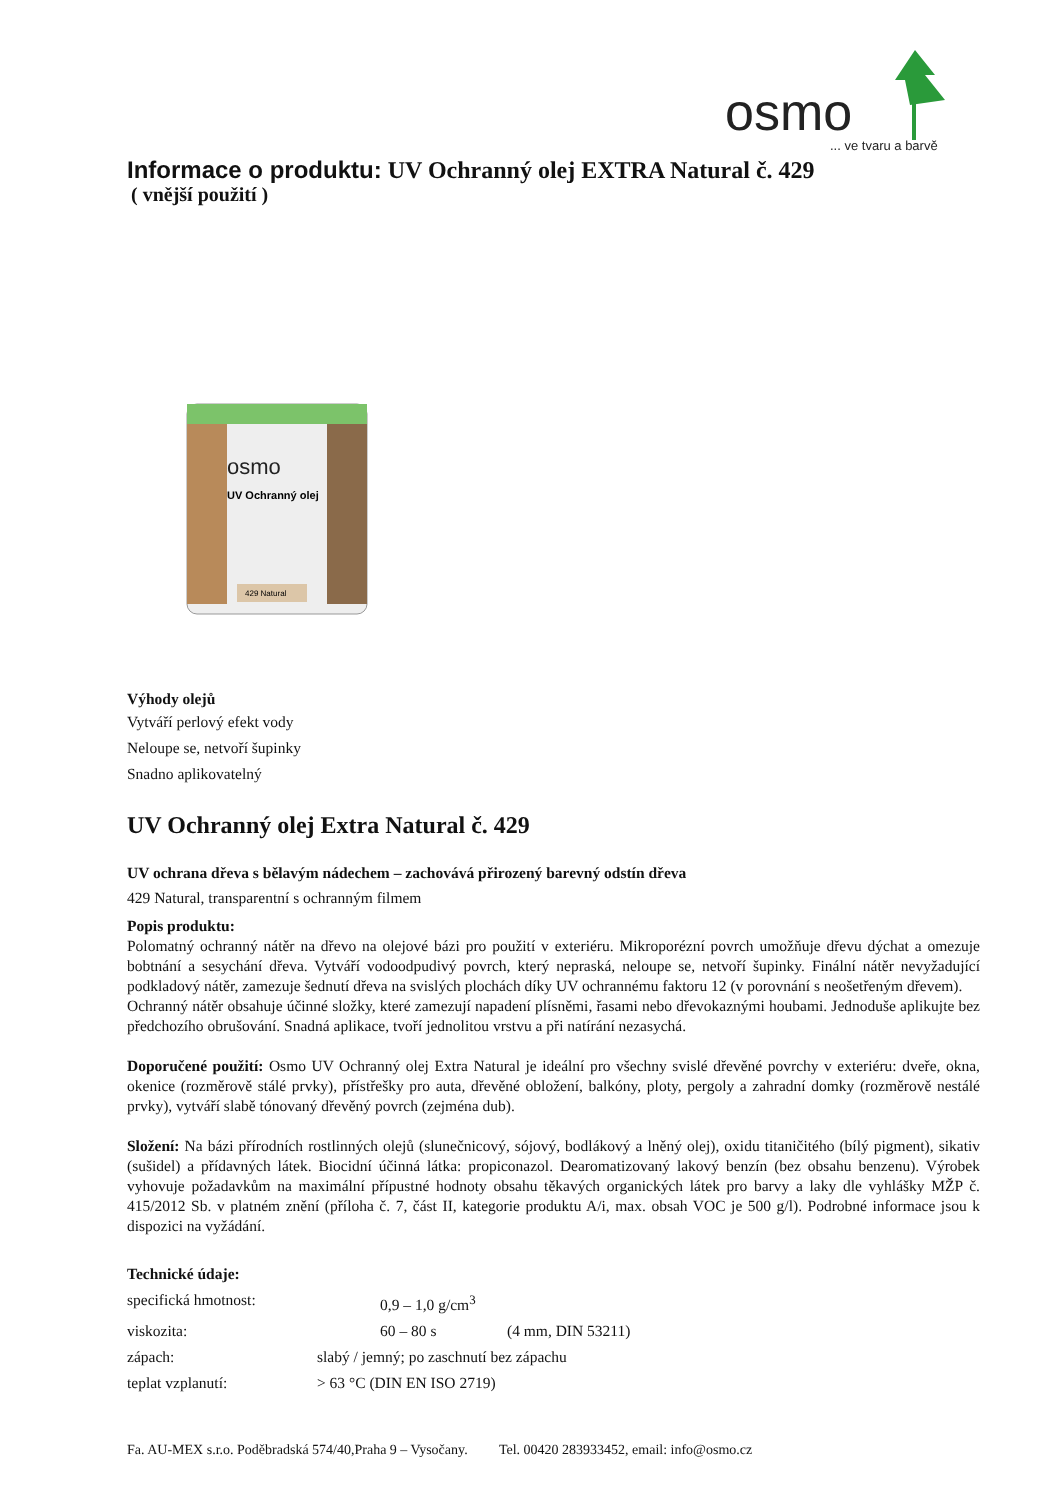osmo
... ve tvaru a barvě
Informace o produktu: UV Ochranný olej EXTRA Natural č. 429
( vnější použití )
osmo
UV Ochranný olej
429 Natural
Výhody olejů
Vytváří perlový efekt vody
Neloupe se, netvoří šupinky
Snadno aplikovatelný
UV Ochranný olej Extra Natural č. 429
UV ochrana dřeva s bělavým nádechem – zachovává přirozený barevný odstín dřeva
429 Natural, transparentní s ochranným filmem
Popis produktu:
Polomatný ochranný nátěr na dřevo na olejové bázi pro použití v exteriéru. Mikroporézní povrch umožňuje dřevu dýchat a omezuje bobtnání a sesychání dřeva. Vytváří vodoodpudivý povrch, který nepraská, neloupe se, netvoří šupinky. Finální nátěr nevyžadující podkladový nátěr, zamezuje šednutí dřeva na svislých plochách díky UV ochrannému faktoru 12 (v porovnání s neošetřeným dřevem).
Ochranný nátěr obsahuje účinné složky, které zamezují napadení plísněmi, řasami nebo dřevokaznými houbami. Jednoduše aplikujte bez předchozího obrušování. Snadná aplikace, tvoří jednolitou vrstvu a při natírání nezasychá.
Doporučené použití: Osmo UV Ochranný olej Extra Natural je ideální pro všechny svislé dřevěné povrchy v exteriéru: dveře, okna, okenice (rozměrově stálé prvky), přístřešky pro auta, dřevěné obložení, balkóny, ploty, pergoly a zahradní domky (rozměrově nestálé prvky), vytváří slabě tónovaný dřevěný povrch (zejména dub).
Složení: Na bázi přírodních rostlinných olejů (slunečnicový, sójový, bodlákový a lněný olej), oxidu titaničitého (bílý pigment), sikativ (sušidel) a přídavných látek. Biocidní účinná látka: propiconazol. Dearomatizovaný lakový benzín (bez obsahu benzenu). Výrobek vyhovuje požadavkům na maximální přípustné hodnoty obsahu těkavých organických látek pro barvy a laky dle vyhlášky MŽP č. 415/2012 Sb. v platném znění (příloha č. 7, část II, kategorie produktu A/i, max. obsah VOC je 500 g/l). Podrobné informace jsou k dispozici na vyžádání.
Technické údaje:
specifická hmotnost: 0,9 – 1,0 g/cm<sup>3</sup>
viskozita: 60 – 80 s (4 mm, DIN 53211)
zápach: slabý / jemný; po zaschnutí bez zápachu
teplat vzplanutí: > 63 °C (DIN EN ISO 2719)
Fa. AU-MEX s.r.o. Poděbradská 574/40,Praha 9 – Vysočany. Tel. 00420 283933452, email: info@osmo.cz